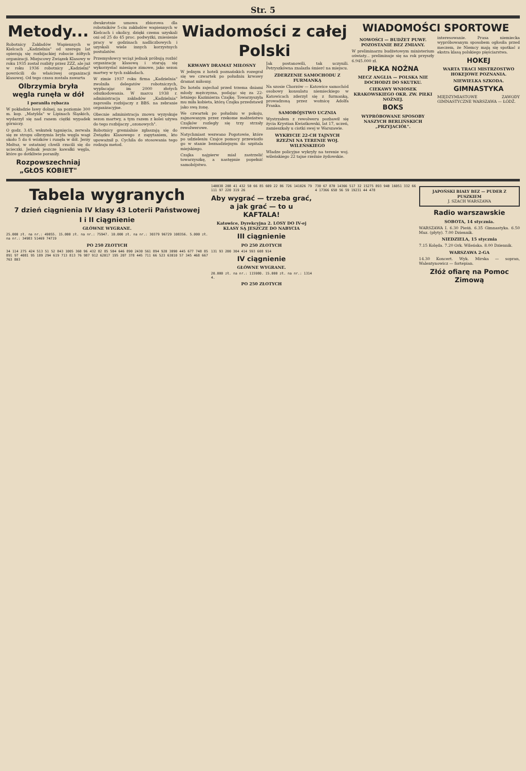Str. 5
Metody...
Robotnicy Zakładów Wapiennych w Kielcach „Kadzielnia" od szeregu lat opierają się rozbijackiej robocie żółtych organizacji. Miejscowy Związek Klasowy w roku 1935 został rozbity przez ZZZ, ale już w roku 1936 robotnicy „Kadzielni" powrócili do właściwej organizacji klasowej. Od tego czasu została zawarta
Olbrzymia bryła węgla runęła w dół
I poraniła rębacza
W pokładzie ławy dolnej, na poziomie 300 m. kop. „Matylda" w Lipinach Śląskich, wydarzył się nad ranem ciężki wypadek górniczy.
O godz. 3.45, wskutek tąpnięcia, zerwała się ze stropu olbrzymia bryła węgla wagi około 5 do 6 wózków i runęła w dół. Jerzy Meltsz, w ostatniej chwili rzucili się do ucieczki. Jednak jeszcze kawałki węgla, które go dotkliwie poraniły.
Rozpowszechniaj „GŁOS KOBIET"
dwukrotnie umowa zbiorowa dla robotników 5-ciu zakładów wapiennych w Kielcach i okolicy, dzięki czemu uzyskali oni od 25 do 45 proc. podwyżki, zniesienie pracy w godzinach nadliczbowych i uzyskali wiele innych korzystnych postulatów.
Przemysłowcy wciąż jednak próbują rozbić organizację klasową i starają się wykorzystać miesiące zimowe, jako sezon martwy w tych zakładach.
W zimie 1937 roku firma „Kadzielnia" zwolniła delegatów robotniczych, wypłacając im 2000 złotych odszkodowania. W marcu 1938 r. administracja zakładów „Kadzielnia" zaprosiła rozbijaczy z BBS. na zebranie organizacyjne.
Obecnie administracja znowu wyzyskuje sezon martwy, a tym razem z kolei używa do tego rozbijaczy „ozonowych".
Robotnicy gremialnie zgłaszają się do Związku Klasowego z zapytaniem, kto upoważnił p. Cychila do stosowania tego rodzaju metod.
Wiadomości z całej Polski
KRWAWY DRAMAT MIŁOSNY
W jednym z hoteli poznańskich rozegrał się we czwartek po południu krwawy dramat miłosny.
Do hotelu zajechał przed trzema dniami młody mężczyzna, podając się za 22-letniego Kazimierza Czajkę. Towarzyszyła mu miła kobieta, którą Czajka przedstawił jako swą żonę.
We czwartek po południu w pokoju, zajmowanym przez rzekome małżeństwo Czajków rozległy się trzy strzały rewolwerowe.
Natychmiast wezwano Pogotowie, które po udzieleniu Czajce pomocy przewiozło go w stanie beznadziejnym do szpitala miejskiego.
Czajka najpierw miał zastrzelić towarzyszkę, a następnie popełnić samobójstwo.
Jak postanowili, tak uczynili. Petryszkówna znalazła śmierć na miejscu.
ZDERZENIE SAMOCHODU Z FURMANKĄ
Na szosie Chorzów — Katowice samochód osobowy konsulatu niemieckiego w Katowicach zderzył się z furmanką, prowadzoną przez woźnicę Adolfa Franka.
SAMOBÓJSTWO UCZNIA
Wystrzałem z rewolweru pozbawił się życia Krystian Kwiatkowski, lat 17, uczeń, zamieszkały u ciotki swej w Warszawie.
WYKRYCIE 22-CH TAJNYCH RZEŹNI NA TERENIE WOJ. WILEŃSKIEGO
Władze policyjne wykryły na terenie woj. wileńskiego 22 tajne rzeźnie żydowskie.
WIADOMOŚCI SPORTOWE
NOWOŚCI — BUDŻET PUWF. POZOSTANIE BEZ ZMIANY.
W preliminarzu budżetowym ministerium oświaty... preliminuje się na rok przyszły 6.945.000 zł.
PIŁKA NOŻNA
MECZ ANGLIA — POLSKA NIE DOCHODZI DO SKUTKU.
CIEKAWY WNIOSEK KRAKOWSKIEGO OKR. ZW. PIŁKI NOŻNEJ.
BOKS
WYPRÓBOWANE SPOSOBY NASZYCH BERLIŃSKICH „PRZYJACIÓŁ".
interesowanie. Prasa niemiecka wypróbowanym sposobem ogłosiła przed meczem, że Niemcy mają się spotkać z ekstra klasą polskiego pięściarstwa.
HOKEJ
WARTA TRACI MISTRZOSTWO HOKEJOWE POZNANIA.
NIEWIELKA SZKODA.
GIMNASTYKA
MIĘDZYMIASTOWE ZAWODY GIMNASTYCZNE WARSZAWA — ŁÓDŹ.
Tabela wygranych
7 dzień ciągnienia IV klasy 43 Loterii Państwowej
I i II ciągnienie
GŁÓWNE WYGRANE.
25.000 zł. na nr.: 49055. 15.000 zł. na nr.: 75947. 10.000 zł. na nr.: 30379 96729 108356. 5.000 zł. na nr.: 34983 51469 74719
PO 250 ZŁOTYCH
34 114 275 424 513 51 52 843 1005 360 96 432 82 85 504 646 890 2430 561 894 920 3090 445 677 748 85 891 97 4081 95 189 294 619 713 813 76 987 912 62017 195 207 378 445 711 66 523 63010 57 345 468 667 763 803
140038 208 41 432 50 66 85 609 22 86 726 141026 79 111 97 220 319 26
Aby wygrać — trzeba grać, a jak grać — to u KAFTALA!
Katowice, Dyrekcyjna 2. LOSY DO IV-ej KLASY SĄ JESZCZE DO NABYCIA
III ciągnienie
PO 250 ZŁOTYCH
131 93 200 304 414 593 608 914
IV ciągnienie
GŁÓWNE WYGRANE.
20.000 zł. na nr.: 115980. 15.000 zł. na nr.: 13144.
PO 250 ZŁOTYCH
730 67 870 14366 517 32 15275 893 940 16051 332 664 17366 650 56 59 19231 44 478
JAPOŃSKI BIAŁY BEZ — PUDER Z PUSZKIEM
J. SZACH WARSZAWA
Radio warszawskie
SOBOTA, 14 stycznia.
WARSZAWA I. 6.30 Pieśń. 6.35 Gimnastyka. 6.50 Muz. (płyty). 7.00 Dziennik.
NIEDZIELA, 15 stycznia
7.15 Kolęda. 7.20 Ork. Wileńska. 8.00 Dziennik.
WARSZAWA 2-GA
14.30 Koncert. Wyk. Mirska — sopran, Walentynowicz — fortepian.
Złóż ofiarę na Pomoc Zimową